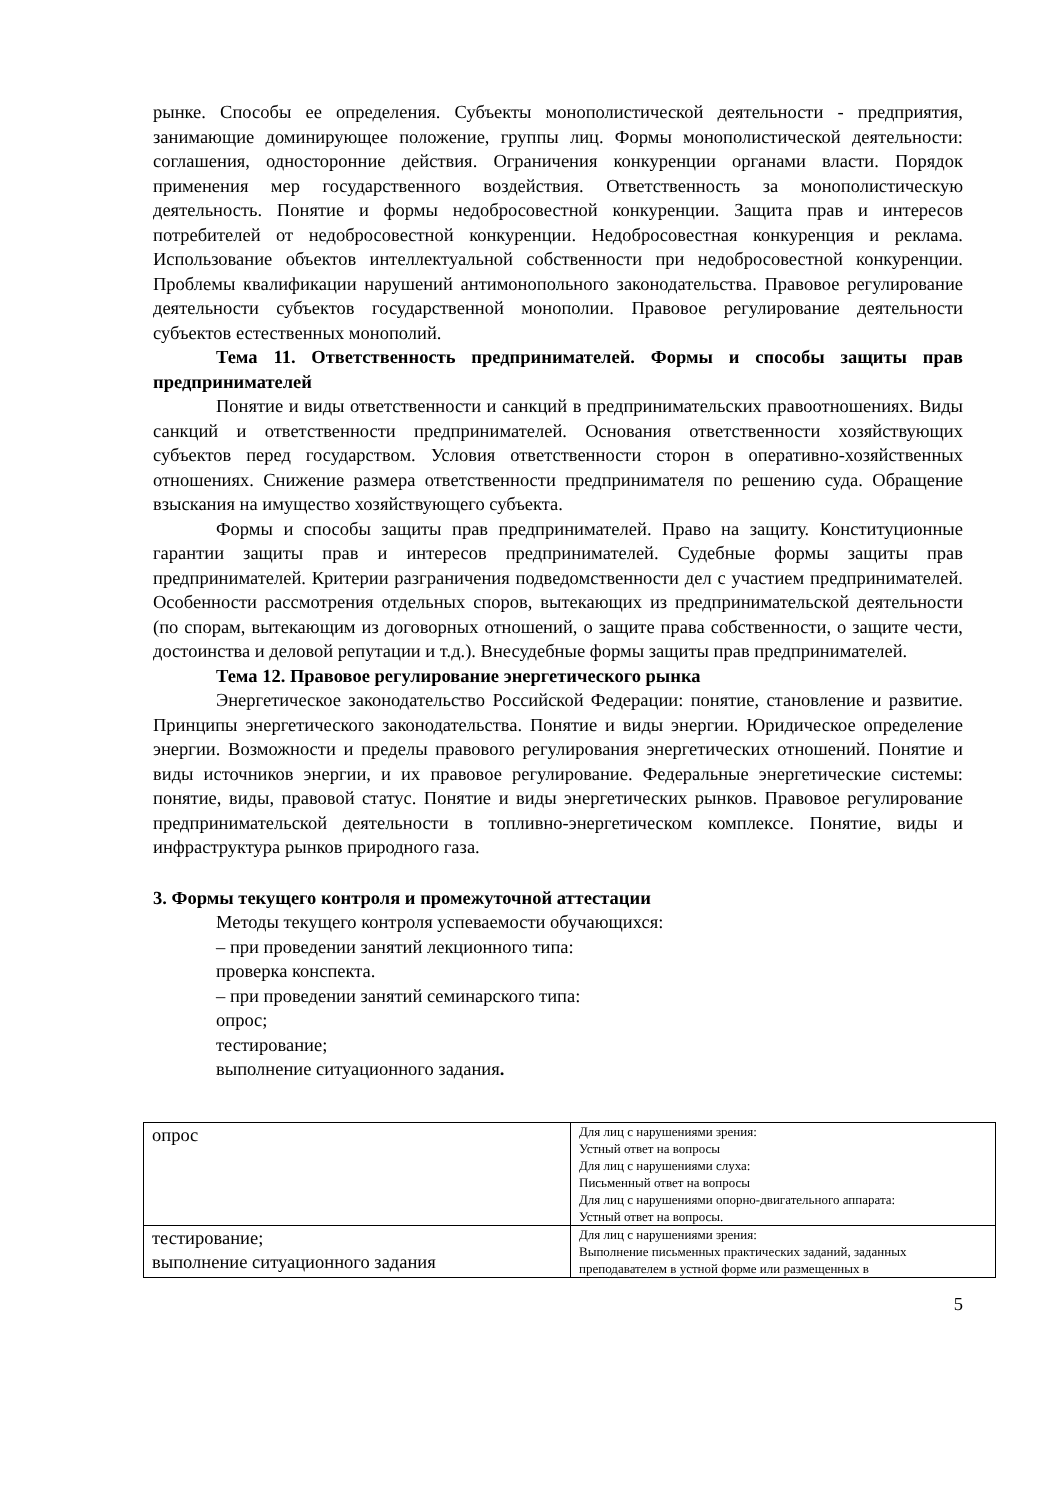рынке. Способы ее определения. Субъекты монополистической деятельности - предприятия, занимающие доминирующее положение, группы лиц. Формы монополистической деятельности: соглашения, односторонние действия. Ограничения конкуренции органами власти. Порядок применения мер государственного воздействия. Ответственность за монополистическую деятельность. Понятие и формы недобросовестной конкуренции. Защита прав и интересов потребителей от недобросовестной конкуренции. Недобросовестная конкуренция и реклама. Использование объектов интеллектуальной собственности при недобросовестной конкуренции. Проблемы квалификации нарушений антимонопольного законодательства. Правовое регулирование деятельности субъектов государственной монополии. Правовое регулирование деятельности субъектов естественных монополий.
Тема 11. Ответственность предпринимателей. Формы и способы защиты прав предпринимателей
Понятие и виды ответственности и санкций в предпринимательских правоотношениях. Виды санкций и ответственности предпринимателей. Основания ответственности хозяйствующих субъектов перед государством. Условия ответственности сторон в оперативно-хозяйственных отношениях. Снижение размера ответственности предпринимателя по решению суда. Обращение взыскания на имущество хозяйствующего субъекта.
Формы и способы защиты прав предпринимателей. Право на защиту. Конституционные гарантии защиты прав и интересов предпринимателей. Судебные формы защиты прав предпринимателей. Критерии разграничения подведомственности дел с участием предпринимателей. Особенности рассмотрения отдельных споров, вытекающих из предпринимательской деятельности (по спорам, вытекающим из договорных отношений, о защите права собственности, о защите чести, достоинства и деловой репутации и т.д.). Внесудебные формы защиты прав предпринимателей.
Тема 12. Правовое регулирование энергетического рынка
Энергетическое законодательство Российской Федерации: понятие, становление и развитие. Принципы энергетического законодательства. Понятие и виды энергии. Юридическое определение энергии. Возможности и пределы правового регулирования энергетических отношений. Понятие и виды источников энергии, и их правовое регулирование. Федеральные энергетические системы: понятие, виды, правовой статус. Понятие и виды энергетических рынков. Правовое регулирование предпринимательской деятельности в топливно-энергетическом комплексе. Понятие, виды и инфраструктура рынков природного газа.
3. Формы текущего контроля и промежуточной аттестации
Методы текущего контроля успеваемости обучающихся:
– при проведении занятий лекционного типа:
проверка конспекта.
– при проведении занятий семинарского типа:
опрос;
тестирование;
выполнение ситуационного задания.
| опрос | Для лиц с нарушениями зрения: Устный ответ на вопросы Для лиц с нарушениями слуха: Письменный ответ на вопросы Для лиц с нарушениями опорно-двигательного аппарата: Устный ответ на вопросы. |
| тестирование; выполнение ситуационного задания | Для лиц с нарушениями зрения: Выполнение письменных практических заданий, заданных преподавателем в устной форме или размещенных в |
5